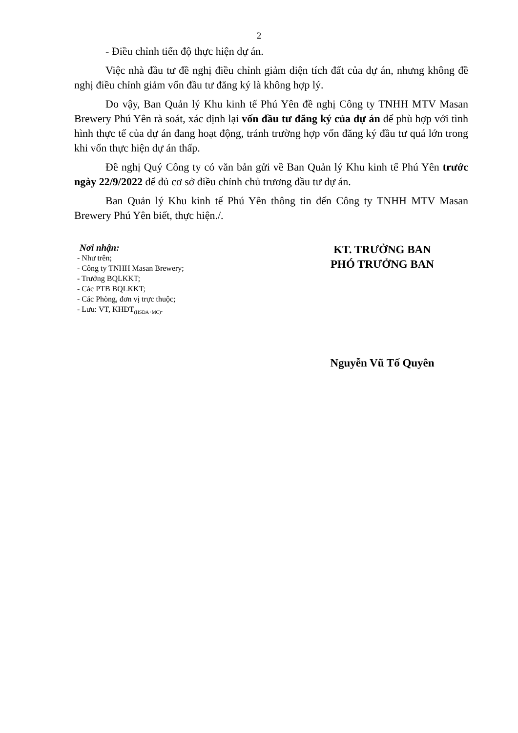2
- Điều chỉnh tiến độ thực hiện dự án.
Việc nhà đầu tư đề nghị điều chỉnh giảm diện tích đất của dự án, nhưng không đề nghị điều chỉnh giảm vốn đầu tư đăng ký là không hợp lý.
Do vậy, Ban Quản lý Khu kinh tế Phú Yên đề nghị Công ty TNHH MTV Masan Brewery Phú Yên rà soát, xác định lại vốn đầu tư đăng ký của dự án để phù hợp với tình hình thực tế của dự án đang hoạt động, tránh trường hợp vốn đăng ký đầu tư quá lớn trong khi vốn thực hiện dự án thấp.
Đề nghị Quý Công ty có văn bản gửi về Ban Quản lý Khu kinh tế Phú Yên trước ngày 22/9/2022 để đủ cơ sở điều chỉnh chủ trương đầu tư dự án.
Ban Quản lý Khu kinh tế Phú Yên thông tin đến Công ty TNHH MTV Masan Brewery Phú Yên biết, thực hiện./.
Nơi nhận:
- Như trên;
- Công ty TNHH Masan Brewery;
- Trưởng BQLKKT;
- Các PTB BQLKKT;
- Các Phòng, đơn vị trực thuộc;
- Lưu: VT, KHĐT<sub>(HSDA+MC)</sub>.
KT. TRƯỞNG BAN
PHÓ TRƯỞNG BAN
Nguyễn Vũ Tố Quyên